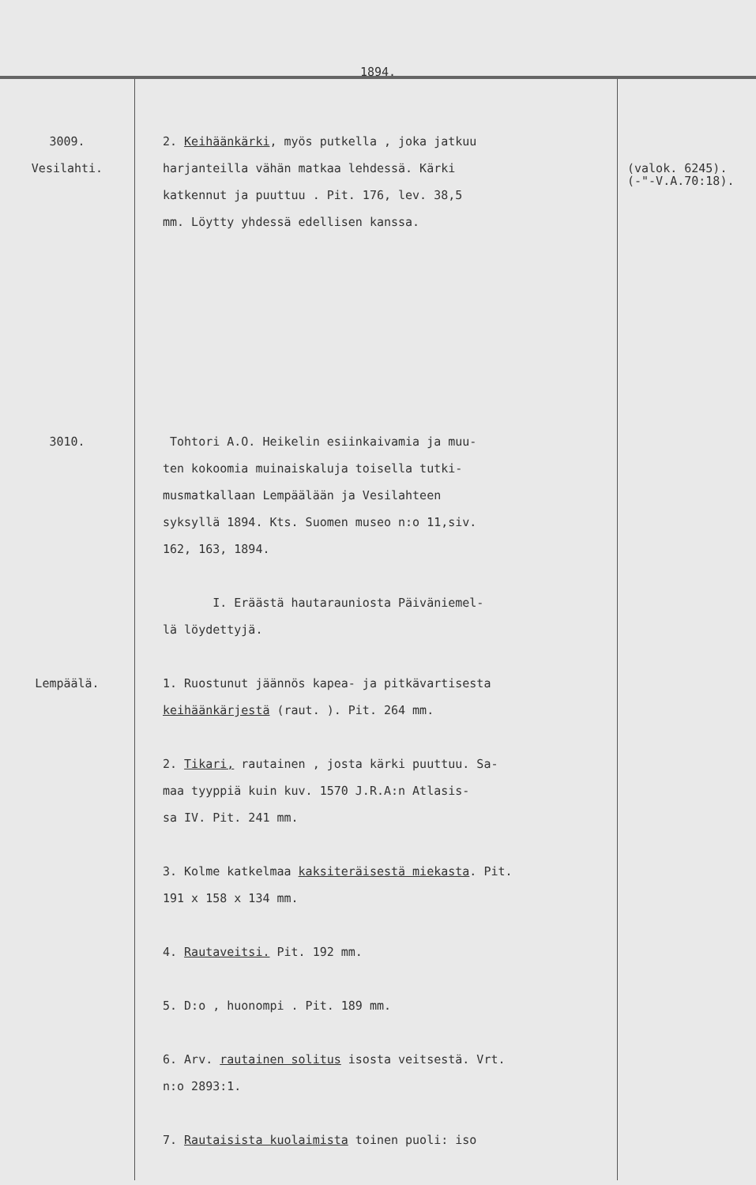1894.
| 3009. Vesilahti. | 2. Keihäänkärki , myös putkella , joka jatkuu harjanteilla vähän matkaa lehdessä. Kärki katkennut ja puuttuu . Pit. 176, lev. 38,5 mm. Löytty yhdessä edellisen kanssa. | (valok. 6245). (-"-V.A.70:18). |
| 3010. Lempäälä. | Tohtori A.O. Heikelin esiinkaivamia ja muu- ten kokoomia muinaiskaluja toisella tutki- musmatkallaan Lempäälään ja Vesilahteen syksyllä 1894. Kts. Suomen museo n:o 11,siv. 162, 163, 1894. I. Eräästä hautarauniosta Päiväniemel- lä löydettyjä. 1. Ruostunut jäännös kapea- ja pitkävartisesta keihäänkärjestä (raut. ). Pit. 264 mm. 2. Tikari, rautainen , josta kärki puuttuu. Sa- maa tyyppiä kuin kuv. 1570 J.R.A:n Atlasis- sa IV. Pit. 241 mm. 3. Kolme katkelmaa kaksiteräisestä miekasta . Pit. 191 x 158 x 134 mm. 4. Rautaveitsi. Pit. 192 mm. 5. D:o , huonompi . Pit. 189 mm. 6. Arv. rautainen solitus isosta veitsestä. Vrt. n:o 2893:1. 7. Rautaisista kuolaimista toinen puoli: iso | |